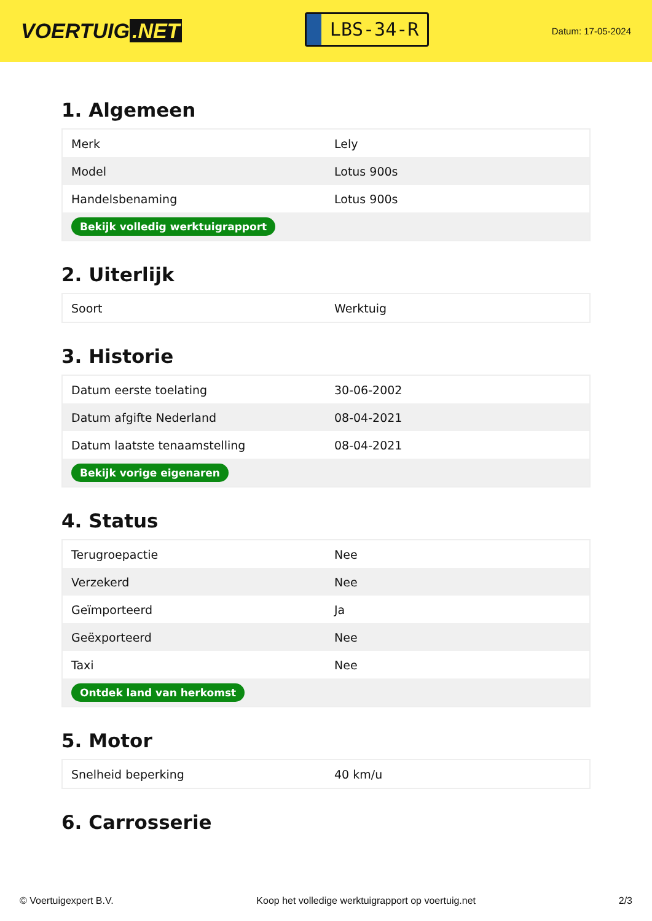VOERTUIG.NET
LBS-34-R
Datum: 17-05-2024
1. Algemeen
| Merk | Lely |
| Model | Lotus 900s |
| Handelsbenaming | Lotus 900s |
| Bekijk volledig werktuigrapport | |
2. Uiterlijk
| Soort | Werktuig |
3. Historie
| Datum eerste toelating | 30-06-2002 |
| Datum afgifte Nederland | 08-04-2021 |
| Datum laatste tenaamstelling | 08-04-2021 |
| Bekijk vorige eigenaren | |
4. Status
| Terugroepactie | Nee |
| Verzekerd | Nee |
| Geïmporteerd | Ja |
| Geëxporteerd | Nee |
| Taxi | Nee |
| Ontdek land van herkomst | |
5. Motor
| Snelheid beperking | 40 km/u |
6. Carrosserie
© Voertuigexpert B.V. Koop het volledige werktuigrapport op voertuig.net 2/3